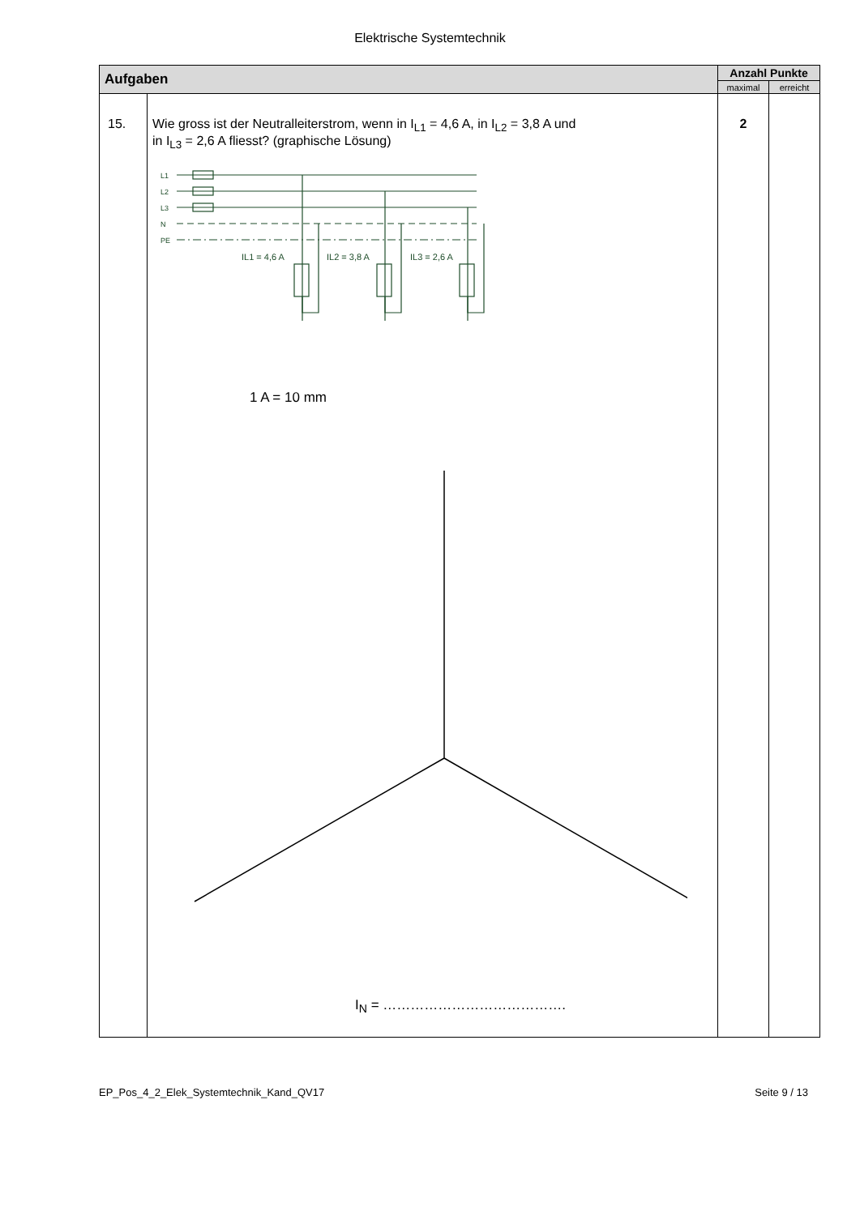Elektrische Systemtechnik
| Aufgaben | | Anzahl Punkte | |
| --- | --- | --- | --- |
| | | maximal | erreicht |
| 15. | Wie gross ist der Neutralleiterstrom, wenn in I<sub>L1</sub> = 4,6 A, in I<sub>L2</sub> = 3,8 A und in I<sub>L3</sub> = 2,6 A fliesst? (graphische Lösung) L1 L2 L3 N PE IL1 = 4,6 A IL2 = 3,8 A IL3 = 2,6 A 1 A = 10 mm I<sub>N</sub> = …………………………………. | 2 | |
EP_Pos_4_2_Elek_Systemtechnik_Kand_QV17 Seite 9 / 13